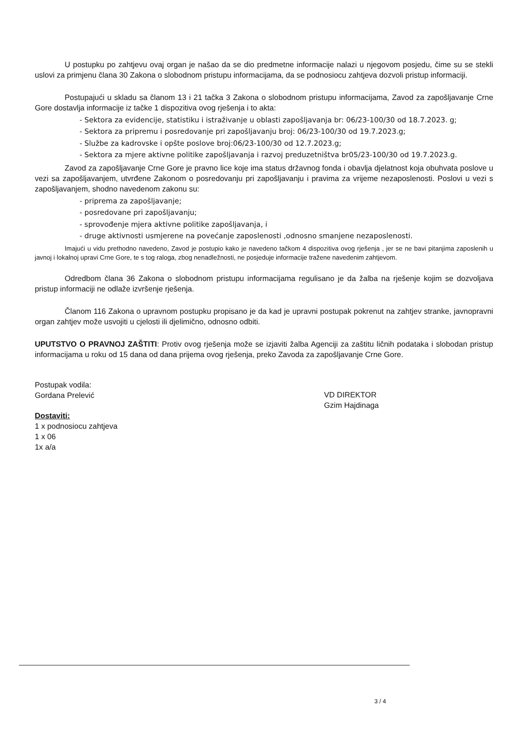U postupku po zahtjevu ovaj organ je našao da se dio predmetne informacije nalazi u njegovom posjedu, čime su se stekli uslovi za primjenu člana 30 Zakona o slobodnom pristupu informacijama, da se podnosiocu zahtjeva dozvoli pristup informaciji.
Postupajući u skladu sa članom 13 i 21 tačka 3 Zakona o slobodnom pristupu informacijama, Zavod za zapošljavanje Crne Gore dostavlja informacije iz tačke 1 dispozitiva ovog rješenja i to akta:
- Sektora za evidencije, statistiku i istraživanje u oblasti zapošljavanja br: 06/23-100/30 od 18.7.2023. g;
- Sektora za pripremu i posredovanje pri zapošljavanju broj: 06/23-100/30 od 19.7.2023.g;
- Službe za kadrovske i opšte poslove broj:06/23-100/30 od 12.7.2023.g;
- Sektora za mjere aktivne politike zapošljavanja i razvoj preduzetništva br05/23-100/30 od 19.7.2023.g.
Zavod za zapošljavanje Crne Gore je pravno lice koje ima status državnog fonda i obavlja djelatnost koja obuhvata poslove u vezi sa zapošljavanjem, utvrđene Zakonom o posredovanju pri zapošljavanju i pravima za vrijeme nezaposlenosti. Poslovi u vezi s zapošljavanjem, shodno navedenom zakonu su:
- priprema za zapošljavanje;
- posredovane pri zapošljavanju;
- sprovođenje mjera aktivne politike zapošljavanja, i
- druge aktivnosti usmjerene na povećanje zaposlenosti ,odnosno smanjene nezaposlenosti.
Imajući u vidu prethodno navedeno, Zavod je postupio kako je navedeno tačkom 4 dispozitiva ovog rješenja , jer se ne bavi pitanjima zaposlenih u javnoj i lokalnoj upravi Crne Gore, te s tog raloga, zbog nenadležnosti, ne posjeduje informacije tražene navedenim zahtjevom.
Odredbom člana 36 Zakona o slobodnom pristupu informacijama regulisano je da žalba na rješenje kojim se dozvoljava pristup informaciji ne odlaže izvršenje rješenja.
Članom 116 Zakona o upravnom postupku propisano je da kad je upravni postupak pokrenut na zahtjev stranke, javnopravni organ zahtjev može usvojiti u cjelosti ili djelimično, odnosno odbiti.
UPUTSTVO O PRAVNOJ ZAŠTITI: Protiv ovog rješenja može se izjaviti žalba Agenciji za zaštitu ličnih podataka i slobodan pristup informacijama u roku od 15 dana od dana prijema ovog rješenja, preko Zavoda za zapošljavanje Crne Gore.
Postupak vodila:
Gordana Prelević
Dostaviti:
1 x podnosiocu zahtjeva
1 x 06
1x a/a
VD DIREKTOR
Gzim Hajdinaga
3 / 4